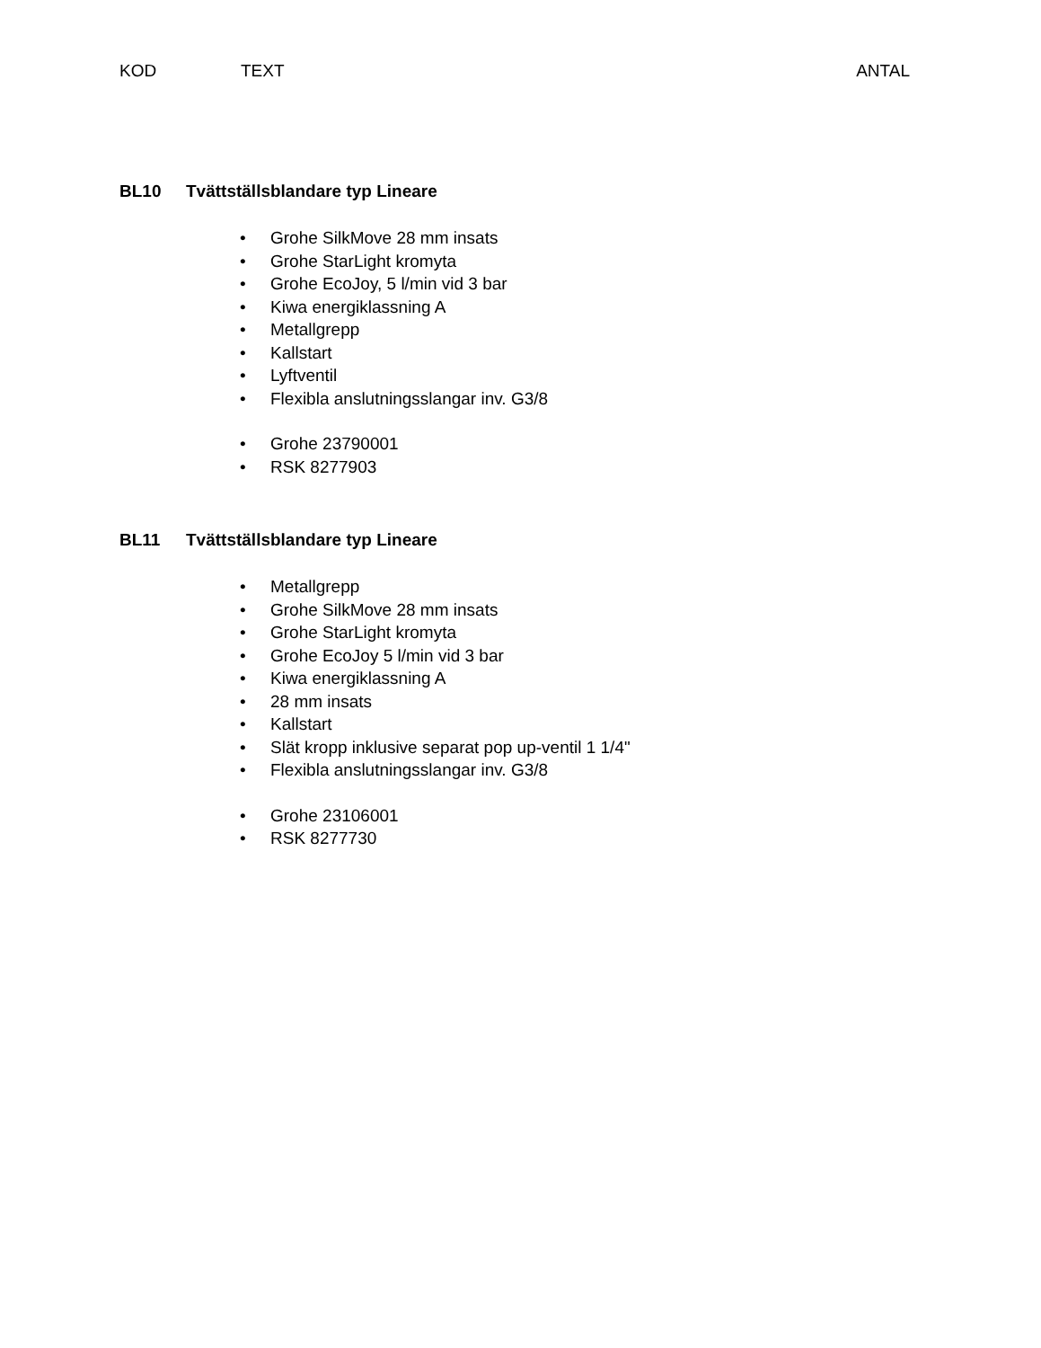KOD TEXT ANTAL
BL10 Tvättställsblandare typ Lineare
• Grohe SilkMove 28 mm insats
• Grohe StarLight kromyta
• Grohe EcoJoy, 5 l/min vid 3 bar
• Kiwa energiklassning A
• Metallgrepp
• Kallstart
• Lyftventil
• Flexibla anslutningsslangar inv. G3/8
• Grohe 23790001
• RSK 8277903
BL11 Tvättställsblandare typ Lineare
• Metallgrepp
• Grohe SilkMove 28 mm insats
• Grohe StarLight kromyta
• Grohe EcoJoy 5 l/min vid 3 bar
• Kiwa energiklassning A
• 28 mm insats
• Kallstart
• Slät kropp inklusive separat pop up-ventil 1 1/4"
• Flexibla anslutningsslangar inv. G3/8
• Grohe 23106001
• RSK 8277730